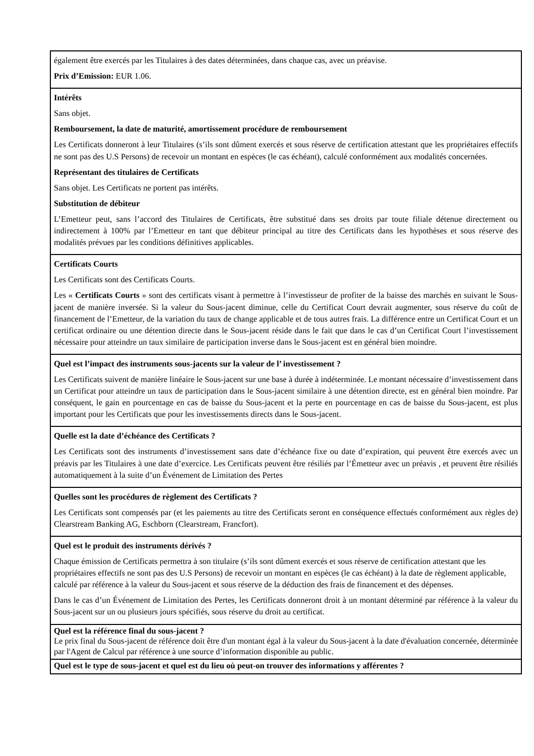| également être exercés par les Titulaires à des dates déterminées, dans chaque cas, avec un préavise. Prix d’Emission: EUR 1.06. |
| Intérêts Sans objet. Remboursement, la date de maturité, amortissement procédure de remboursement Les Certificats donneront à leur Titulaires (s’ils sont dûment exercés et sous réserve de certification attestant que les propriétaires effectifs ne sont pas des U.S Persons) de recevoir un montant en espèces (le cas échéant), calculé conformément aux modalités concernées. Représentant des titulaires de Certificats Sans objet. Les Certificats ne portent pas intérêts. Substitution de débiteur L’Emetteur peut, sans l’accord des Titulaires de Certificats, être substitué dans ses droits par toute filiale détenue directement ou indirectement à 100% par l’Emetteur en tant que débiteur principal au titre des Certificats dans les hypothèses et sous réserve des modalités prévues par les conditions définitives applicables. |
| Certificats Courts Les Certificats sont des Certificats Courts. Les « Certificats Courts » sont des certificats visant à permettre à l’investisseur de profiter de la baisse des marchés en suivant le Sous-jacent de manière inversée. Si la valeur du Sous-jacent diminue, celle du Certificat Court devrait augmenter, sous réserve du coût de financement de l’Emetteur, de la variation du taux de change applicable et de tous autres frais. La différence entre un Certificat Court et un certificat ordinaire ou une détention directe dans le Sous-jacent réside dans le fait que dans le cas d’un Certificat Court l’investissement nécessaire pour atteindre un taux similaire de participation inverse dans le Sous-jacent est en général bien moindre. |
| Quel est l’impact des instruments sous-jacents sur la valeur de l’ investissement ? Les Certificats suivent de manière linéaire le Sous-jacent sur une base à durée à indéterminée. Le montant nécessaire d’investissement dans un Certificat pour atteindre un taux de participation dans le Sous-jacent similaire à une détention directe, est en général bien moindre. Par conséquent, le gain en pourcentage en cas de baisse du Sous-jacent et la perte en pourcentage en cas de baisse du Sous-jacent, est plus important pour les Certificats que pour les investissements directs dans le Sous-jacent. |
| Quelle est la date d’échéance des Certificats ? Les Certificats sont des instruments d’investissement sans date d’échéance fixe ou date d’expiration, qui peuvent être exercés avec un préavis par les Titulaires à une date d’exercice. Les Certificats peuvent être résiliés par l’Émetteur avec un préavis , et peuvent être résiliés automatiquement à la suite d’un Événement de Limitation des Pertes |
| Quelles sont les procédures de règlement des Certificats ? Les Certificats sont compensés par (et les paiements au titre des Certificats seront en conséquence effectués conformément aux règles de) Clearstream Banking AG, Eschborn (Clearstream, Francfort). |
| Quel est le produit des instruments dérivés ? Chaque émission de Certificats permettra à son titulaire (s’ils sont dûment exercés et sous réserve de certification attestant que les propriétaires effectifs ne sont pas des U.S Persons) de recevoir un montant en espèces (le cas échéant) à la date de règlement applicable, calculé par référence à la valeur du Sous-jacent et sous réserve de la déduction des frais de financement et des dépenses. Dans le cas d’un Événement de Limitation des Pertes, les Certificats donneront droit à un montant déterminé par référence à la valeur du Sous-jacent sur un ou plusieurs jours spécifiés, sous réserve du droit au certificat. |
| Quel est la référence final du sous-jacent ? Le prix final du Sous-jacent de référence doit être d'un montant égal à la valeur du Sous-jacent à la date d'évaluation concernée, déterminée par l'Agent de Calcul par référence à une source d’information disponible au public. |
| Quel est le type de sous-jacent et quel est du lieu où peut-on trouver des informations y afférentes ? |